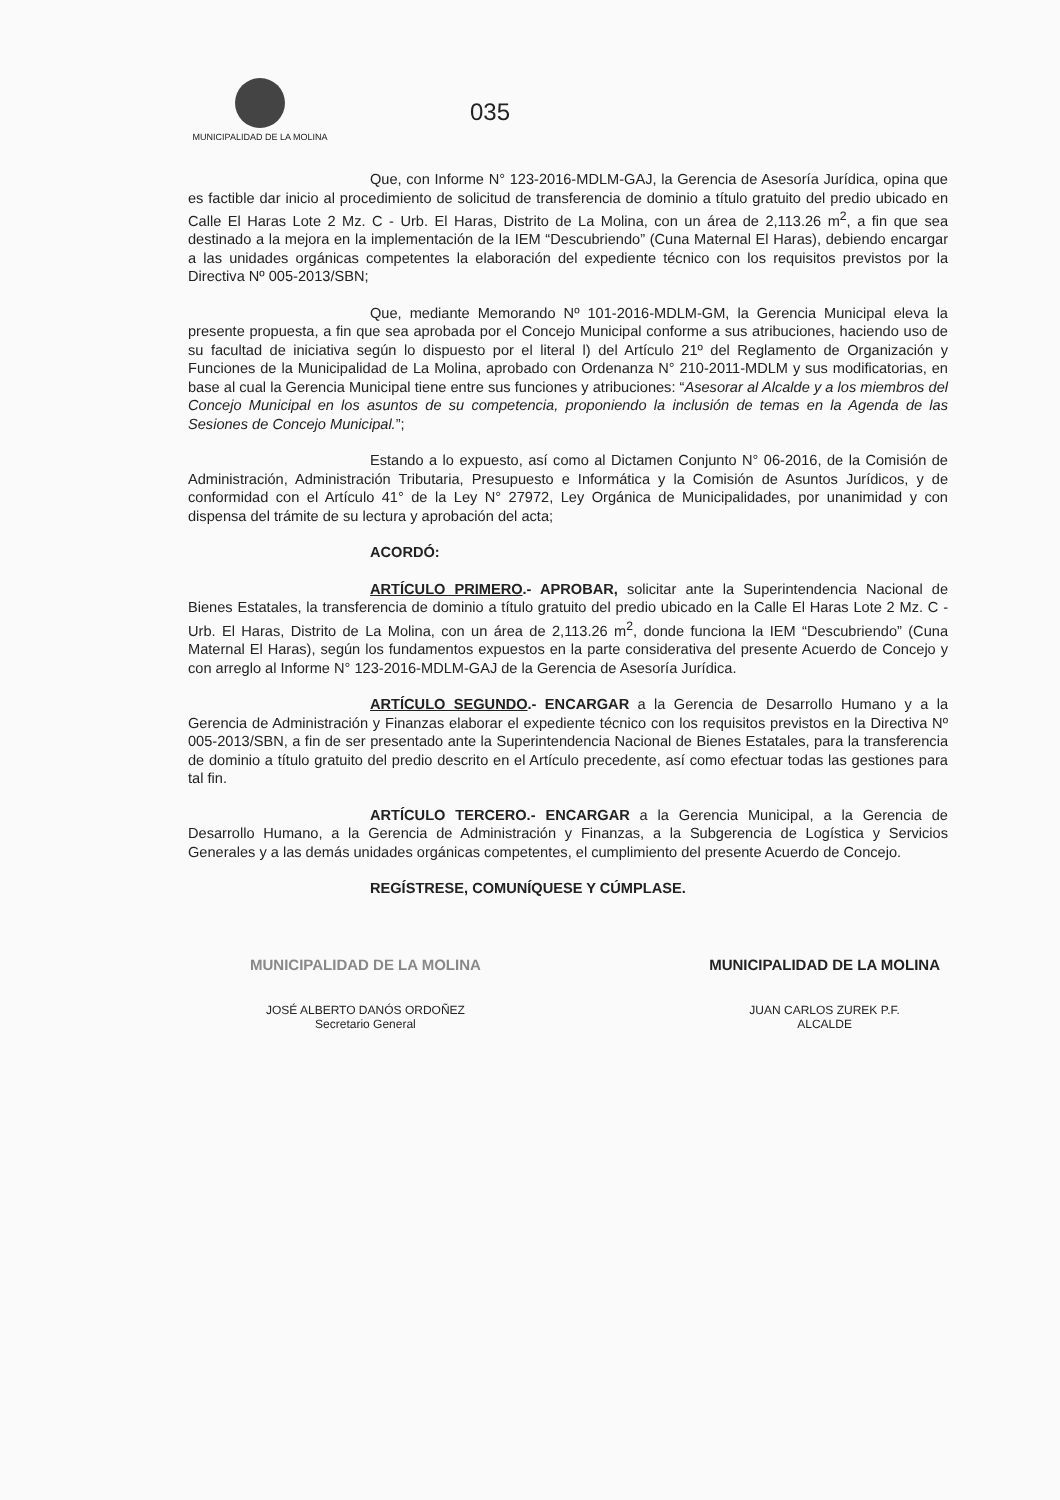MUNICIPALIDAD DE LA MOLINA
035
Que, con Informe N° 123-2016-MDLM-GAJ, la Gerencia de Asesoría Jurídica, opina que es factible dar inicio al procedimiento de solicitud de transferencia de dominio a título gratuito del predio ubicado en Calle El Haras Lote 2 Mz. C - Urb. El Haras, Distrito de La Molina, con un área de 2,113.26 m<sup>2</sup>, a fin que sea destinado a la mejora en la implementación de la IEM “Descubriendo” (Cuna Maternal El Haras), debiendo encargar a las unidades orgánicas competentes la elaboración del expediente técnico con los requisitos previstos por la Directiva Nº 005-2013/SBN;
Que, mediante Memorando Nº 101-2016-MDLM-GM, la Gerencia Municipal eleva la presente propuesta, a fin que sea aprobada por el Concejo Municipal conforme a sus atribuciones, haciendo uso de su facultad de iniciativa según lo dispuesto por el literal l) del Artículo 21º del Reglamento de Organización y Funciones de la Municipalidad de La Molina, aprobado con Ordenanza N° 210-2011-MDLM y sus modificatorias, en base al cual la Gerencia Municipal tiene entre sus funciones y atribuciones: “Asesorar al Alcalde y a los miembros del Concejo Municipal en los asuntos de su competencia, proponiendo la inclusión de temas en la Agenda de las Sesiones de Concejo Municipal.”;
Estando a lo expuesto, así como al Dictamen Conjunto N° 06-2016, de la Comisión de Administración, Administración Tributaria, Presupuesto e Informática y la Comisión de Asuntos Jurídicos, y de conformidad con el Artículo 41° de la Ley N° 27972, Ley Orgánica de Municipalidades, por unanimidad y con dispensa del trámite de su lectura y aprobación del acta;
ACORDÓ:
ARTÍCULO PRIMERO.- APROBAR, solicitar ante la Superintendencia Nacional de Bienes Estatales, la transferencia de dominio a título gratuito del predio ubicado en la Calle El Haras Lote 2 Mz. C - Urb. El Haras, Distrito de La Molina, con un área de 2,113.26 m<sup>2</sup>, donde funciona la IEM “Descubriendo” (Cuna Maternal El Haras), según los fundamentos expuestos en la parte considerativa del presente Acuerdo de Concejo y con arreglo al Informe N° 123-2016-MDLM-GAJ de la Gerencia de Asesoría Jurídica.
ARTÍCULO SEGUNDO.- ENCARGAR a la Gerencia de Desarrollo Humano y a la Gerencia de Administración y Finanzas elaborar el expediente técnico con los requisitos previstos en la Directiva Nº 005-2013/SBN, a fin de ser presentado ante la Superintendencia Nacional de Bienes Estatales, para la transferencia de dominio a título gratuito del predio descrito en el Artículo precedente, así como efectuar todas las gestiones para tal fin.
ARTÍCULO TERCERO.- ENCARGAR a la Gerencia Municipal, a la Gerencia de Desarrollo Humano, a la Gerencia de Administración y Finanzas, a la Subgerencia de Logística y Servicios Generales y a las demás unidades orgánicas competentes, el cumplimiento del presente Acuerdo de Concejo.
REGÍSTRESE, COMUNÍQUESE Y CÚMPLASE.
MUNICIPALIDAD DE LA MOLINA
JOSÉ ALBERTO DANÓS ORDOÑEZ
Secretario General
MUNICIPALIDAD DE LA MOLINA
JUAN CARLOS ZUREK P.F.
ALCALDE